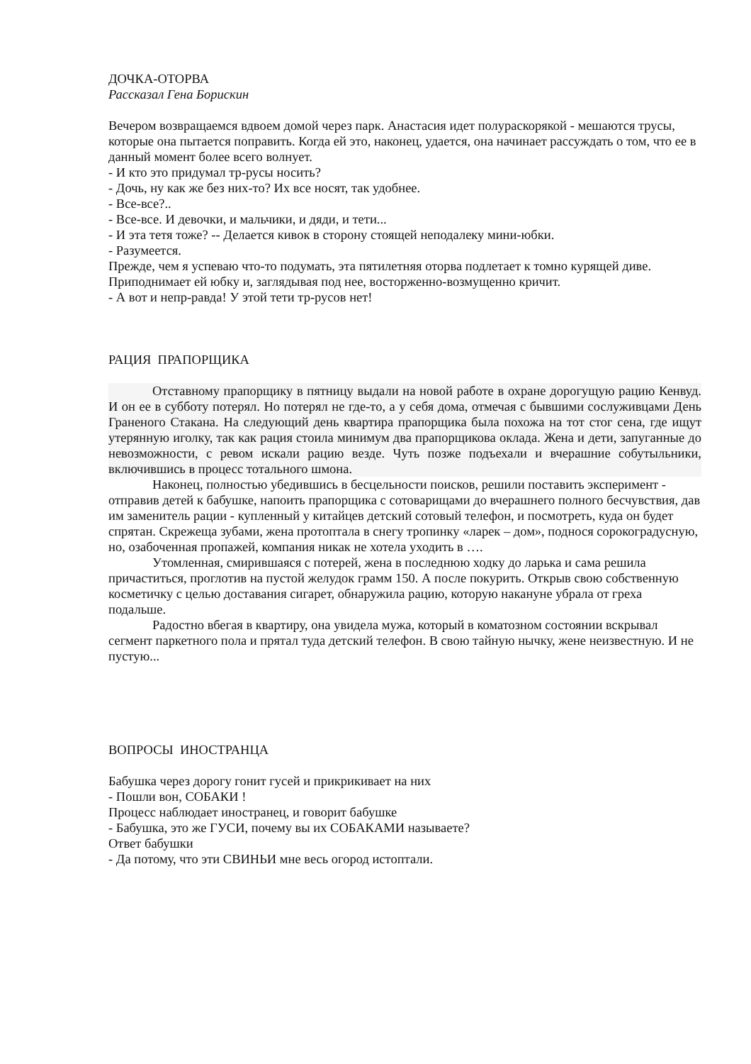ДОЧКА-ОТОРВА
Рассказал Гена Борискин
Вечером возвращаемся вдвоем домой через парк. Анастасия идет полураскорякой - мешаются трусы, которые она пытается поправить. Когда ей это, наконец, удается, она начинает рассуждать о том, что ее в данный момент более всего волнует.
- И кто это придумал тр-русы носить?
- Дочь, ну как же без них-то? Их все носят, так удобнее.
- Все-все?..
- Все-все. И девочки, и мальчики, и дяди, и тети...
- И эта тетя тоже? -- Делается кивок в сторону стоящей неподалеку мини-юбки.
- Разумеется.
Прежде, чем я успеваю что-то подумать, эта пятилетняя оторва подлетает к томно курящей диве. Приподнимает ей юбку и, заглядывая под нее, восторженно-возмущенно кричит.
- А вот и непр-равда! У этой тети тр-русов нет!
РАЦИЯ ПРАПОРЩИКА
Отставному прапорщику в пятницу выдали на новой работе в охране дорогущую рацию Кенвуд. И он ее в субботу потерял. Но потерял не где-то, а у себя дома, отмечая с бывшими сослуживцами День Граненого Стакана. На следующий день квартира прапорщика была похожа на тот стог сена, где ищут утерянную иголку, так как рация стоила минимум два прапорщикова оклада. Жена и дети, запуганные до невозможности, с ревом искали рацию везде. Чуть позже подъехали и вчерашние собутыльники, включившись в процесс тотального шмона.
Наконец, полностью убедившись в бесцельности поисков, решили поставить эксперимент - отправив детей к бабушке, напоить прапорщика с сотоварищами до вчерашнего полного бесчувствия, дав им заменитель рации - купленный у китайцев детский сотовый телефон, и посмотреть, куда он будет спрятан. Скрежеща зубами, жена протоптала в снегу тропинку «ларек – дом», поднося сорокоградусную, но, озабоченная пропажей, компания никак не хотела уходить в ….
Утомленная, смирившаяся с потерей, жена в последнюю ходку до ларька и сама решила причаститься, проглотив на пустой желудок грамм 150. А после покурить. Открыв свою собственную косметичку с целью доставания сигарет, обнаружила рацию, которую накануне убрала от греха подальше.
Радостно вбегая в квартиру, она увидела мужа, который в коматозном состоянии вскрывал сегмент паркетного пола и прятал туда детский телефон. В свою тайную нычку, жене неизвестную. И не пустую...
ВОПРОСЫ ИНОСТРАНЦА
Бабушка через дорогу гонит гусей и прикрикивает на них
- Пошли вон, СОБАКИ !
Процесс наблюдает иностранец, и говорит бабушке
- Бабушка, это же ГУСИ, почему вы их СОБАКАМИ называете?
Ответ бабушки
- Да потому, что эти СВИНЬИ мне весь огород истоптали.